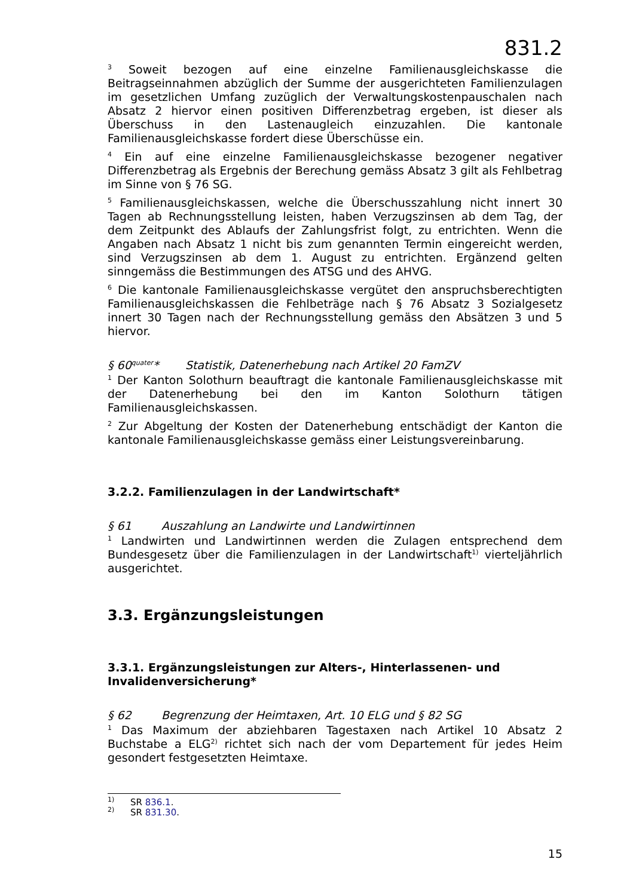831.2
<sup>3</sup> Soweit bezogen auf eine einzelne Familienausgleichskasse die Beitragseinnahmen abzüglich der Summe der ausgerichteten Familienzulagen im gesetzlichen Umfang zuzüglich der Verwaltungskostenpauschalen nach Absatz 2 hiervor einen positiven Differenzbetrag ergeben, ist dieser als Überschuss in den Lastenaugleich einzuzahlen. Die kantonale Familienausgleichskasse fordert diese Überschüsse ein.
<sup>4</sup> Ein auf eine einzelne Familienausgleichskasse bezogener negativer Differenzbetrag als Ergebnis der Berechung gemäss Absatz 3 gilt als Fehlbetrag im Sinne von § 76 SG.
<sup>5</sup> Familienausgleichskassen, welche die Überschusszahlung nicht innert 30 Tagen ab Rechnungsstellung leisten, haben Verzugszinsen ab dem Tag, der dem Zeitpunkt des Ablaufs der Zahlungsfrist folgt, zu entrichten. Wenn die Angaben nach Absatz 1 nicht bis zum genannten Termin eingereicht werden, sind Verzugszinsen ab dem 1. August zu entrichten. Ergänzend gelten sinngemäss die Bestimmungen des ATSG und des AHVG.
<sup>6</sup> Die kantonale Familienausgleichskasse vergütet den anspruchsberechtigten Familienausgleichskassen die Fehlbeträge nach § 76 Absatz 3 Sozialgesetz innert 30 Tagen nach der Rechnungsstellung gemäss den Absätzen 3 und 5 hiervor.
§ 60<sup>quater</sup>* Statistik, Datenerhebung nach Artikel 20 FamZV
<sup>1</sup> Der Kanton Solothurn beauftragt die kantonale Familienausgleichskasse mit der Datenerhebung bei den im Kanton Solothurn tätigen Familienausgleichskassen.
<sup>2</sup> Zur Abgeltung der Kosten der Datenerhebung entschädigt der Kanton die kantonale Familienausgleichskasse gemäss einer Leistungsvereinbarung.
3.2.2. Familienzulagen in der Landwirtschaft*
§ 61 Auszahlung an Landwirte und Landwirtinnen
<sup>1</sup> Landwirten und Landwirtinnen werden die Zulagen entsprechend dem Bundesgesetz über die Familienzulagen in der Landwirtschaft<sup>1)</sup> vierteljährlich ausgerichtet.
3.3. Ergänzungsleistungen
3.3.1. Ergänzungsleistungen zur Alters-, Hinterlassenen- und Invalidenversicherung*
§ 62 Begrenzung der Heimtaxen, Art. 10 ELG und § 82 SG
<sup>1</sup> Das Maximum der abziehbaren Tagestaxen nach Artikel 10 Absatz 2 Buchstabe a ELG<sup>2)</sup> richtet sich nach der vom Departement für jedes Heim gesondert festgesetzten Heimtaxe.
<sup>1)</sup> SR 836.1.
<sup>2)</sup> SR 831.30.
15